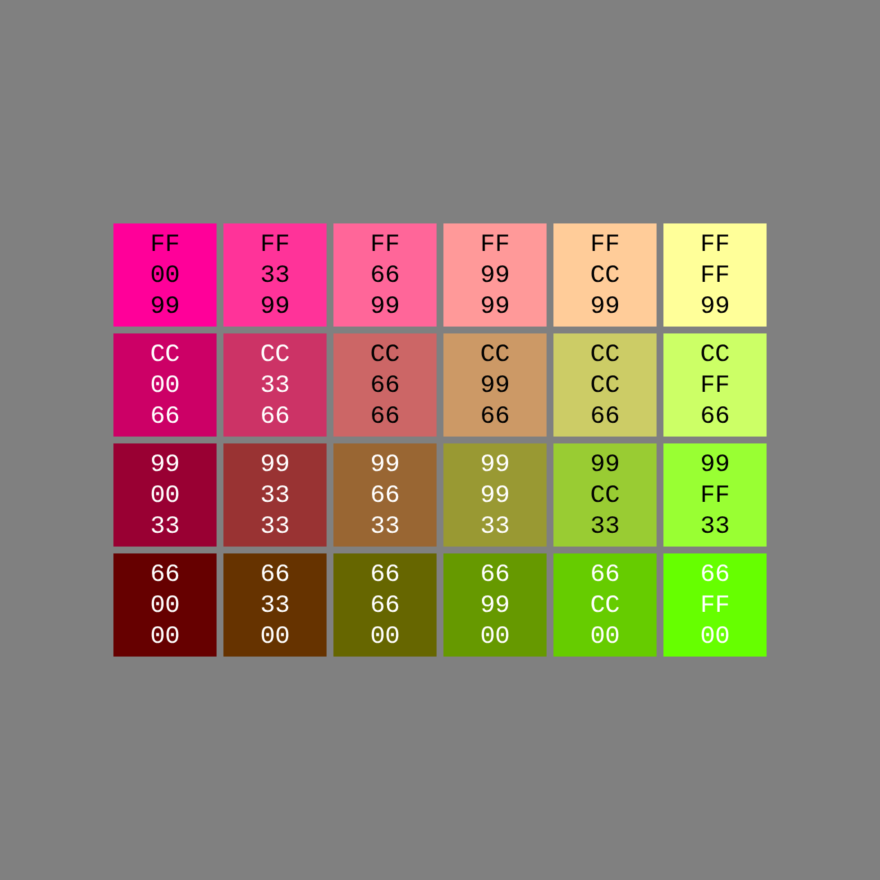FF
00
99
FF
33
99
FF
66
99
FF
99
99
FF
CC
99
FF
FF
99
CC
00
66
CC
33
66
CC
66
66
CC
99
66
CC
CC
66
CC
FF
66
99
00
33
99
33
33
99
66
33
99
99
33
99
CC
33
99
FF
33
66
00
00
66
33
00
66
66
00
66
99
00
66
CC
00
66
FF
00